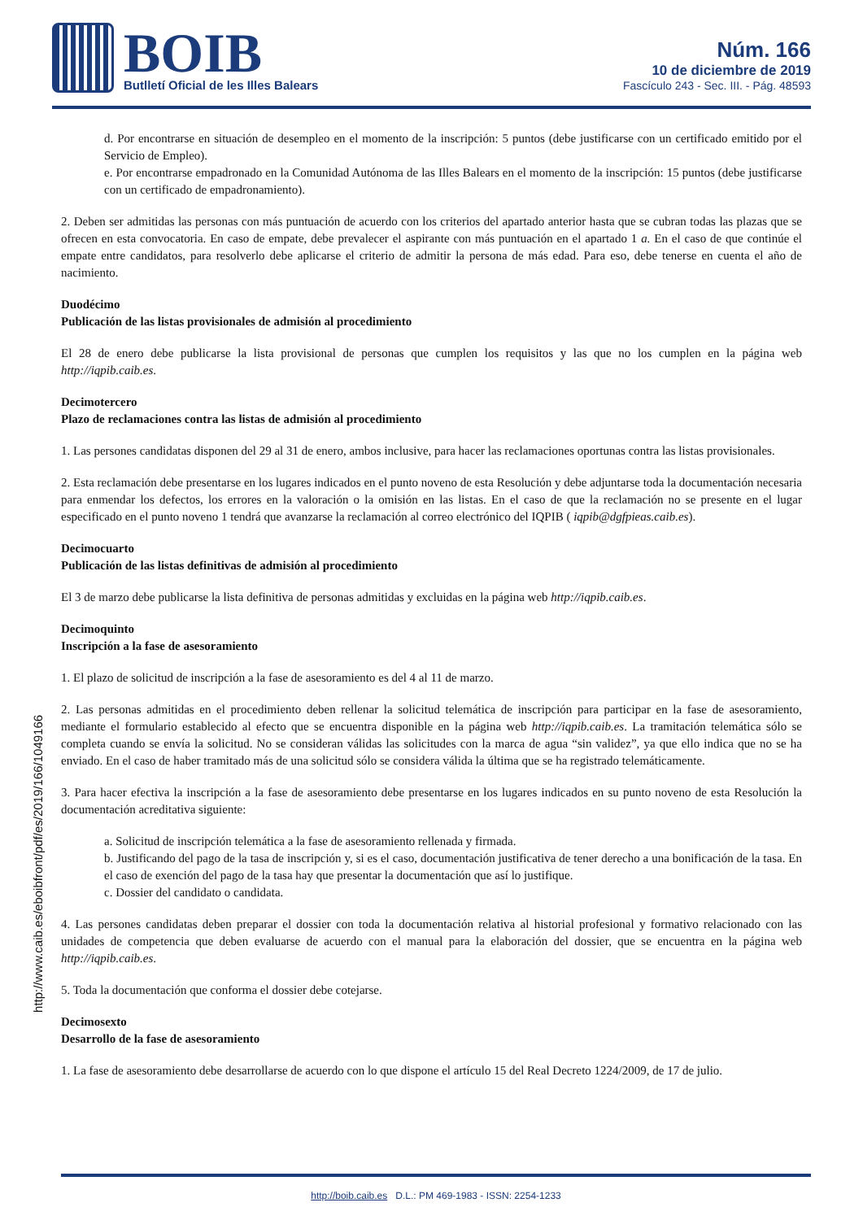BOIB
Butlletí Oficial de les Illes Balears
Núm. 166
10 de diciembre de 2019
Fascículo 243 - Sec. III. - Pág. 48593
http://www.caib.es/eboibfront/pdf/es/2019/166/1049166
d. Por encontrarse en situación de desempleo en el momento de la inscripción: 5 puntos (debe justificarse con un certificado emitido por el Servicio de Empleo).
e. Por encontrarse empadronado en la Comunidad Autónoma de las Illes Balears en el momento de la inscripción: 15 puntos (debe justificarse con un certificado de empadronamiento).
2. Deben ser admitidas las personas con más puntuación de acuerdo con los criterios del apartado anterior hasta que se cubran todas las plazas que se ofrecen en esta convocatoria. En caso de empate, debe prevalecer el aspirante con más puntuación en el apartado 1 a. En el caso de que continúe el empate entre candidatos, para resolverlo debe aplicarse el criterio de admitir la persona de más edad. Para eso, debe tenerse en cuenta el año de nacimiento.
Duodécimo
Publicación de las listas provisionales de admisión al procedimiento
El 28 de enero debe publicarse la lista provisional de personas que cumplen los requisitos y las que no los cumplen en la página web http://iqpib.caib.es.
Decimotercero
Plazo de reclamaciones contra las listas de admisión al procedimiento
1. Las persones candidatas disponen del 29 al 31 de enero, ambos inclusive, para hacer las reclamaciones oportunas contra las listas provisionales.
2. Esta reclamación debe presentarse en los lugares indicados en el punto noveno de esta Resolución y debe adjuntarse toda la documentación necesaria para enmendar los defectos, los errores en la valoración o la omisión en las listas. En el caso de que la reclamación no se presente en el lugar especificado en el punto noveno 1 tendrá que avanzarse la reclamación al correo electrónico del IQPIB ( iqpib@dgfpieas.caib.es).
Decimocuarto
Publicación de las listas definitivas de admisión al procedimiento
El 3 de marzo debe publicarse la lista definitiva de personas admitidas y excluidas en la página web http://iqpib.caib.es.
Decimoquinto
Inscripción a la fase de asesoramiento
1. El plazo de solicitud de inscripción a la fase de asesoramiento es del 4 al 11 de marzo.
2. Las personas admitidas en el procedimiento deben rellenar la solicitud telemática de inscripción para participar en la fase de asesoramiento, mediante el formulario establecido al efecto que se encuentra disponible en la página web http://iqpib.caib.es. La tramitación telemática sólo se completa cuando se envía la solicitud. No se consideran válidas las solicitudes con la marca de agua “sin validez”, ya que ello indica que no se ha enviado. En el caso de haber tramitado más de una solicitud sólo se considera válida la última que se ha registrado telemáticamente.
3. Para hacer efectiva la inscripción a la fase de asesoramiento debe presentarse en los lugares indicados en su punto noveno de esta Resolución la documentación acreditativa siguiente:
a. Solicitud de inscripción telemática a la fase de asesoramiento rellenada y firmada.
b. Justificando del pago de la tasa de inscripción y, si es el caso, documentación justificativa de tener derecho a una bonificación de la tasa. En el caso de exención del pago de la tasa hay que presentar la documentación que así lo justifique.
c. Dossier del candidato o candidata.
4. Las persones candidatas deben preparar el dossier con toda la documentación relativa al historial profesional y formativo relacionado con las unidades de competencia que deben evaluarse de acuerdo con el manual para la elaboración del dossier, que se encuentra en la página web http://iqpib.caib.es.
5. Toda la documentación que conforma el dossier debe cotejarse.
Decimosexto
Desarrollo de la fase de asesoramiento
1. La fase de asesoramiento debe desarrollarse de acuerdo con lo que dispone el artículo 15 del Real Decreto 1224/2009, de 17 de julio.
http://boib.caib.es D.L.: PM 469-1983 - ISSN: 2254-1233